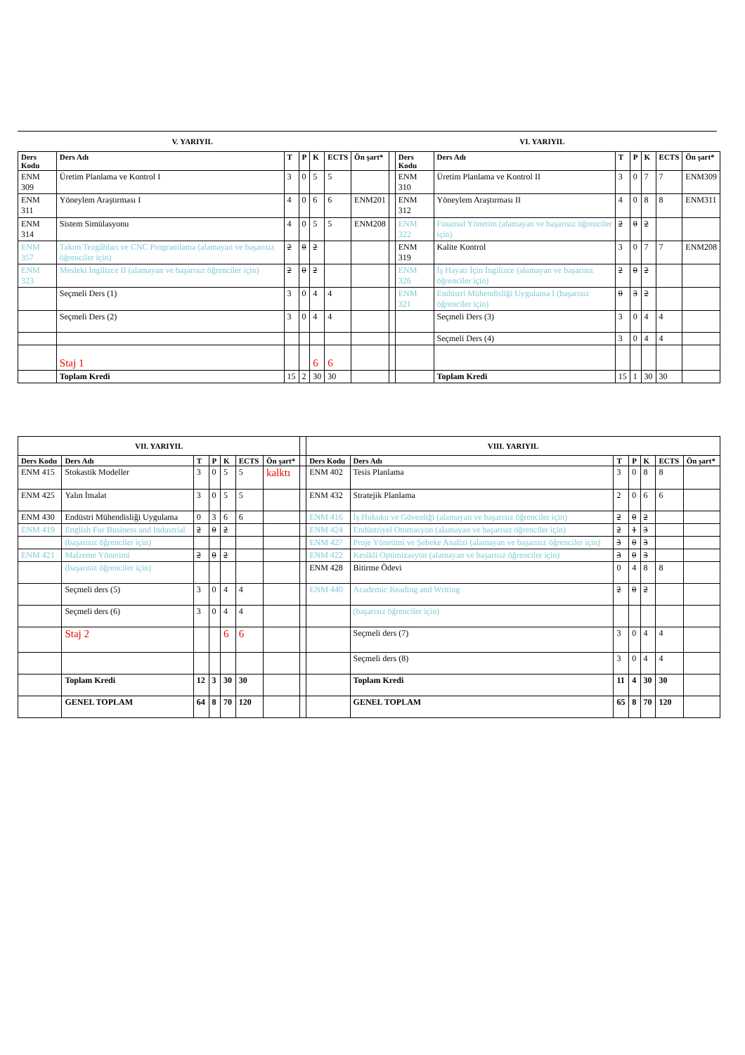V. YARIYIL VI. YARIYIL
| Ders Kodu | Ders Adı | T | P | K | ECTS | Ön şart* | | Ders Kodu | Ders Adı | T | P | K | ECTS | Ön şart* |
| --- | --- | --- | --- | --- | --- | --- | --- | --- | --- | --- | --- | --- | --- | --- |
| ENM 309 | Üretim Planlama ve Kontrol I | 3 | 0 | 5 | 5 | | | ENM 310 | Üretim Planlama ve Kontrol II | 3 | 0 | 7 | 7 | ENM309 |
| ENM 311 | Yöneylem Araştırması I | 4 | 0 | 6 | 6 | ENM201 | | ENM 312 | Yöneylem Araştırması II | 4 | 0 | 8 | 8 | ENM311 |
| ENM 314 | Sistem Simülasyonu | 4 | 0 | 5 | 5 | ENM208 | | ENM 322 | Finansal Yönetim (alamayan ve başarısız öğrenciler için) | 2 | 0 | 2 | | |
| ENM 357 | Takım Tezgâhları ve CNC Programlama (alamayan ve başarısız öğrenciler için) | 2 | 0 | 2 | | | | ENM 319 | Kalite Kontrol | 3 | 0 | 7 | 7 | ENM208 |
| ENM 323 | Mesleki İngilizce II (alamayan ve başarısız öğrenciler için) | 2 | 0 | 2 | | | | ENM 326 | İş Hayatı İçin İngilizce (alamayan ve başarısız öğrenciler için) | 2 | 0 | 2 | | |
| | Seçmeli Ders (1) | 3 | 0 | 4 | 4 | | | ENM 321 | Endüstri Mühendisliği Uygulama I (başarısız öğrenciler için) | 0 | 3 | 2 | | |
| | Seçmeli Ders (2) | 3 | 0 | 4 | 4 | | | | Seçmeli Ders (3) | 3 | 0 | 4 | 4 | |
| | | | | | | | | | Seçmeli Ders (4) | 3 | 0 | 4 | 4 | |
| | Staj 1 | | | 6 | 6 | | | | | | | | | |
| | Toplam Kredi | 15 | 2 | 30 | 30 | | | | Toplam Kredi | 15 | 1 | 30 | 30 | |
| VII. YARIYIL | | | | | | | | VIII. YARIYIL | | | | | | |
| --- | --- | --- | --- | --- | --- | --- | --- | --- | --- | --- | --- | --- | --- | --- |
| Ders Kodu | Ders Adı | T | P | K | ECTS | Ön şart* | | Ders Kodu | Ders Adı | T | P | K | ECTS | Ön şart* |
| ENM 415 | Stokastik Modeller | 3 | 0 | 5 | 5 | kalktı | | ENM 402 | Tesis Planlama | 3 | 0 | 8 | 8 | |
| ENM 425 | Yalın İmalat | 3 | 0 | 5 | 5 | | | ENM 432 | Stratejik Planlama | 2 | 0 | 6 | 6 | |
| ENM 430 | Endüstri Mühendisliği Uygulama | 0 | 3 | 6 | 6 | | | ENM 416 | İş Hukuku ve Güvenliği (alamayan ve başarısız öğrenciler için) | 2 | 0 | 2 | | |
| ENM 419 | English For Business and Industrial | 2 | 0 | 2 | | | | ENM 424 | Endüstriyel Otomasyon (alamayan ve başarısız öğrenciler için) | 2 | 1 | 3 | | |
| | (başarısız öğrenciler için) | | | | | | | ENM 427 | Proje Yönetimi ve Şebeke Analizi (alamayan ve başarısız öğrenciler için) | 3 | 0 | 3 | | |
| ENM 421 | Malzeme Yönetimi | 2 | 0 | 2 | | | | ENM 422 | Kesikli Optimizasyon (alamayan ve başarısız öğrenciler için) | 3 | 0 | 3 | | |
| | (başarısız öğrenciler için) | | | | | | | ENM 428 | Bitirme Ödevi | 0 | 4 | 8 | 8 | |
| | Seçmeli ders (5) | 3 | 0 | 4 | 4 | | | ENM 440 | Academic Reading and Writing | 2 | 0 | 2 | | |
| | Seçmeli ders (6) | 3 | 0 | 4 | 4 | | | | (başarısız öğrenciler için) | | | | | |
| | Staj 2 | | | 6 | 6 | | | | Seçmeli ders (7) | 3 | 0 | 4 | 4 | |
| | | | | | | | | | Seçmeli ders (8) | 3 | 0 | 4 | 4 | |
| | Toplam Kredi | 12 | 3 | 30 | 30 | | | | Toplam Kredi | 11 | 4 | 30 | 30 | |
| | GENEL TOPLAM | 64 | 8 | 70 | 120 | | | | GENEL TOPLAM | 65 | 8 | 70 | 120 | |